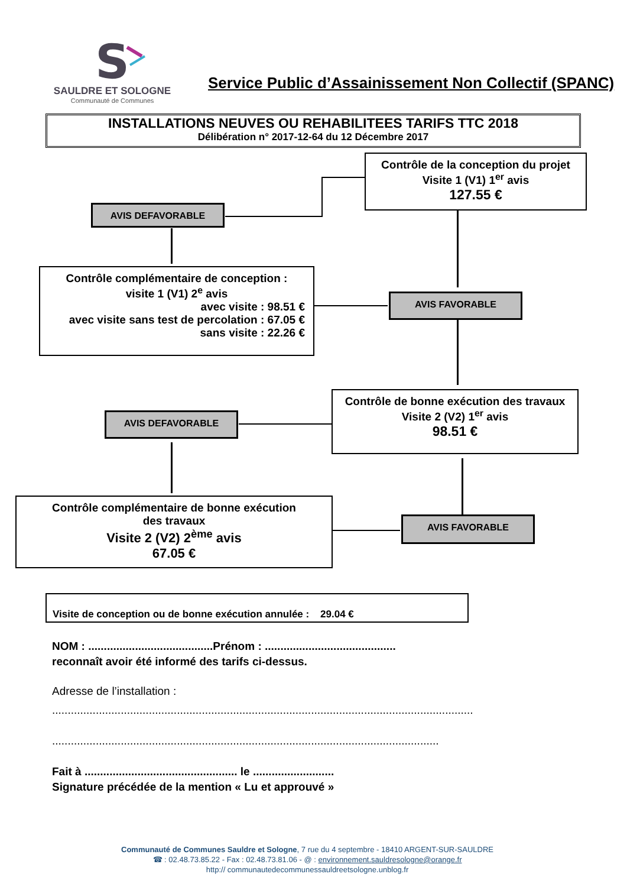S
SAULDRE ET SOLOGNE
Communauté de Communes
Service Public d’Assainissement Non Collectif (SPANC)
INSTALLATIONS NEUVES OU REHABILITEES TARIFS TTC 2018
Délibération n° 2017-12-64 du 12 Décembre 2017
Contrôle de la conception du projet
Visite 1 (V1) 1<sup>er</sup> avis
127.55 €
AVIS DEFAVORABLE
Contrôle complémentaire de conception :
visite 1 (V1) 2<sup>e</sup> avis
avec visite : 98.51 €
avec visite sans test de percolation : 67.05 €
sans visite : 22.26 €
AVIS FAVORABLE
Contrôle de bonne exécution des travaux
Visite 2 (V2) 1<sup>er</sup> avis
98.51 €
AVIS DEFAVORABLE
Contrôle complémentaire de bonne exécution
des travaux
Visite 2 (V2) 2<sup>ème</sup> avis
67.05 €
AVIS FAVORABLE
Visite de conception ou de bonne exécution annulée : 29.04 €
NOM : ........................................Prénom : ..........................................
reconnaît avoir été informé des tarifs ci-dessus.
Adresse de l’installation :
.......................................................................................................................................
............................................................................................................................
Fait à ................................................. le ..........................
Signature précédée de la mention « Lu et approuvé »
Communauté de Communes Sauldre et Sologne, 7 rue du 4 septembre - 18410 ARGENT-SUR-SAULDRE
☎ : 02.48.73.85.22 - Fax : 02.48.73.81.06 - @ : environnement.sauldresologne@orange.fr
http:// communautedecommunessauldreetsologne.unblog.fr